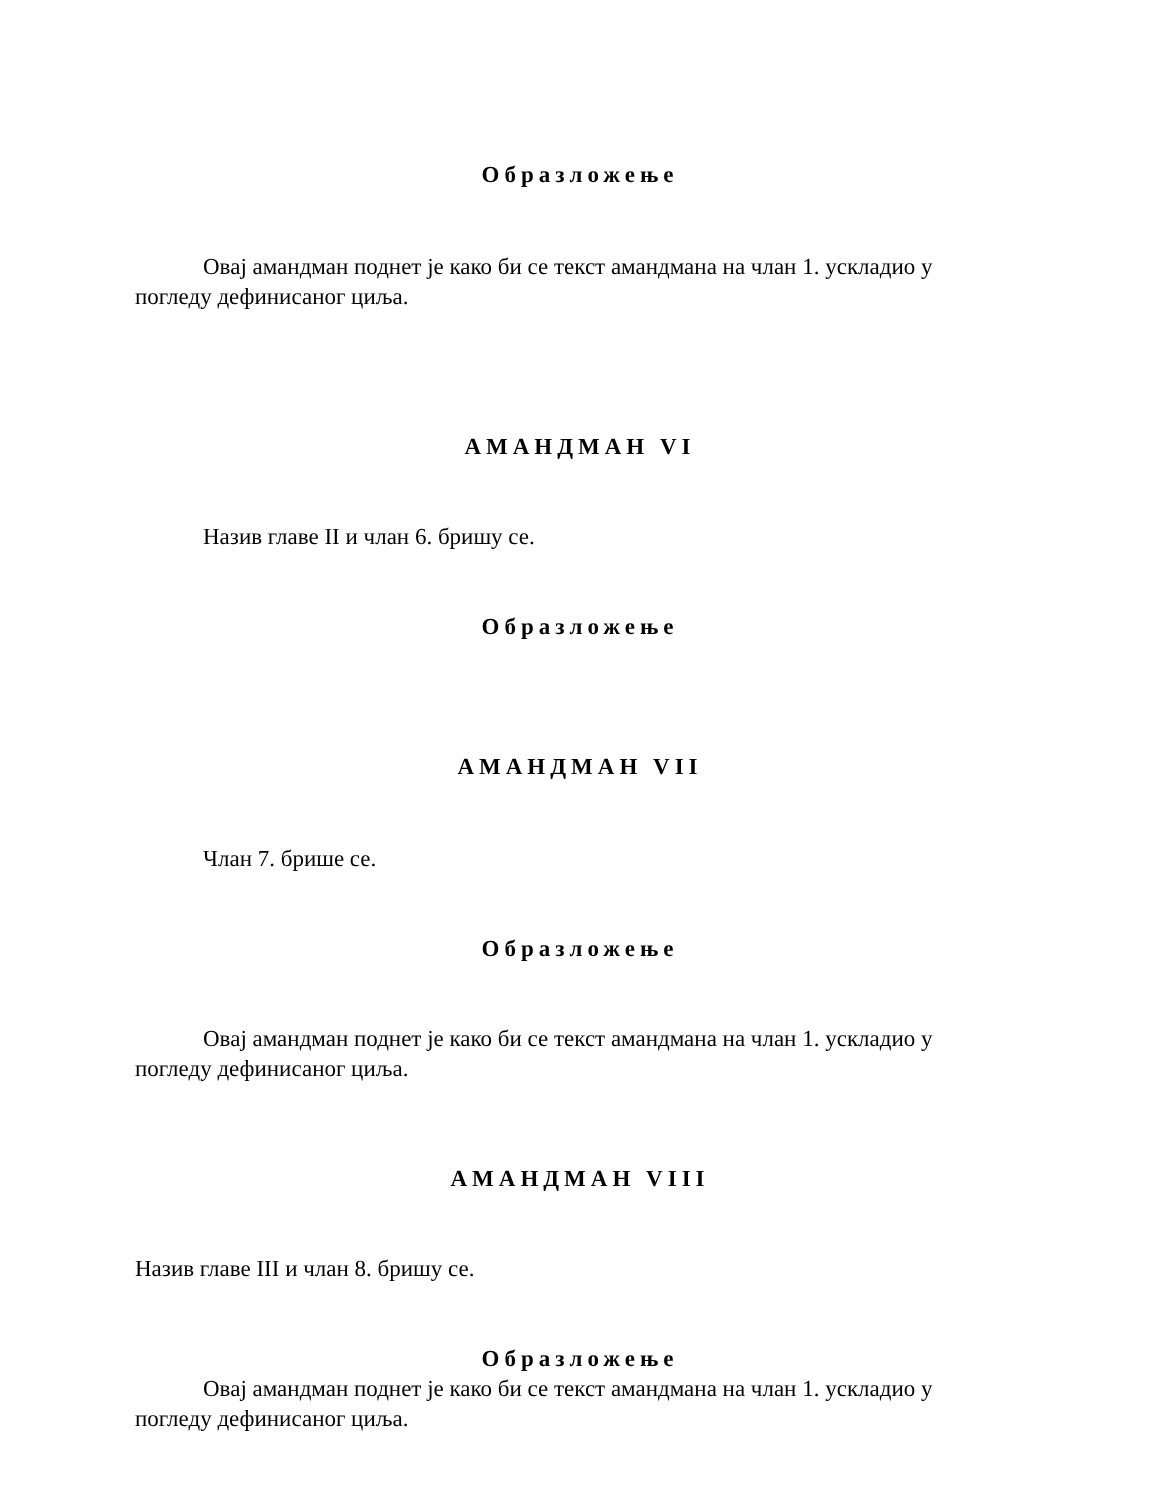Образложење
Овај амандман поднет је како би се текст амандмана на члан 1. ускладио у погледу дефинисаног циља.
АМАНДМАН VI
Назив главе II и члан 6. бришу се.
Образложење
АМАНДМАН VII
Члан 7. брише се.
Образложење
Овај амандман поднет је како би се текст амандмана на члан 1. ускладио у погледу дефинисаног циља.
АМАНДМАН VIII
Назив главе III и члан 8. бришу се.
Образложење
Овај амандман поднет је како би се текст амандмана на члан 1. ускладио у погледу дефинисаног циља.